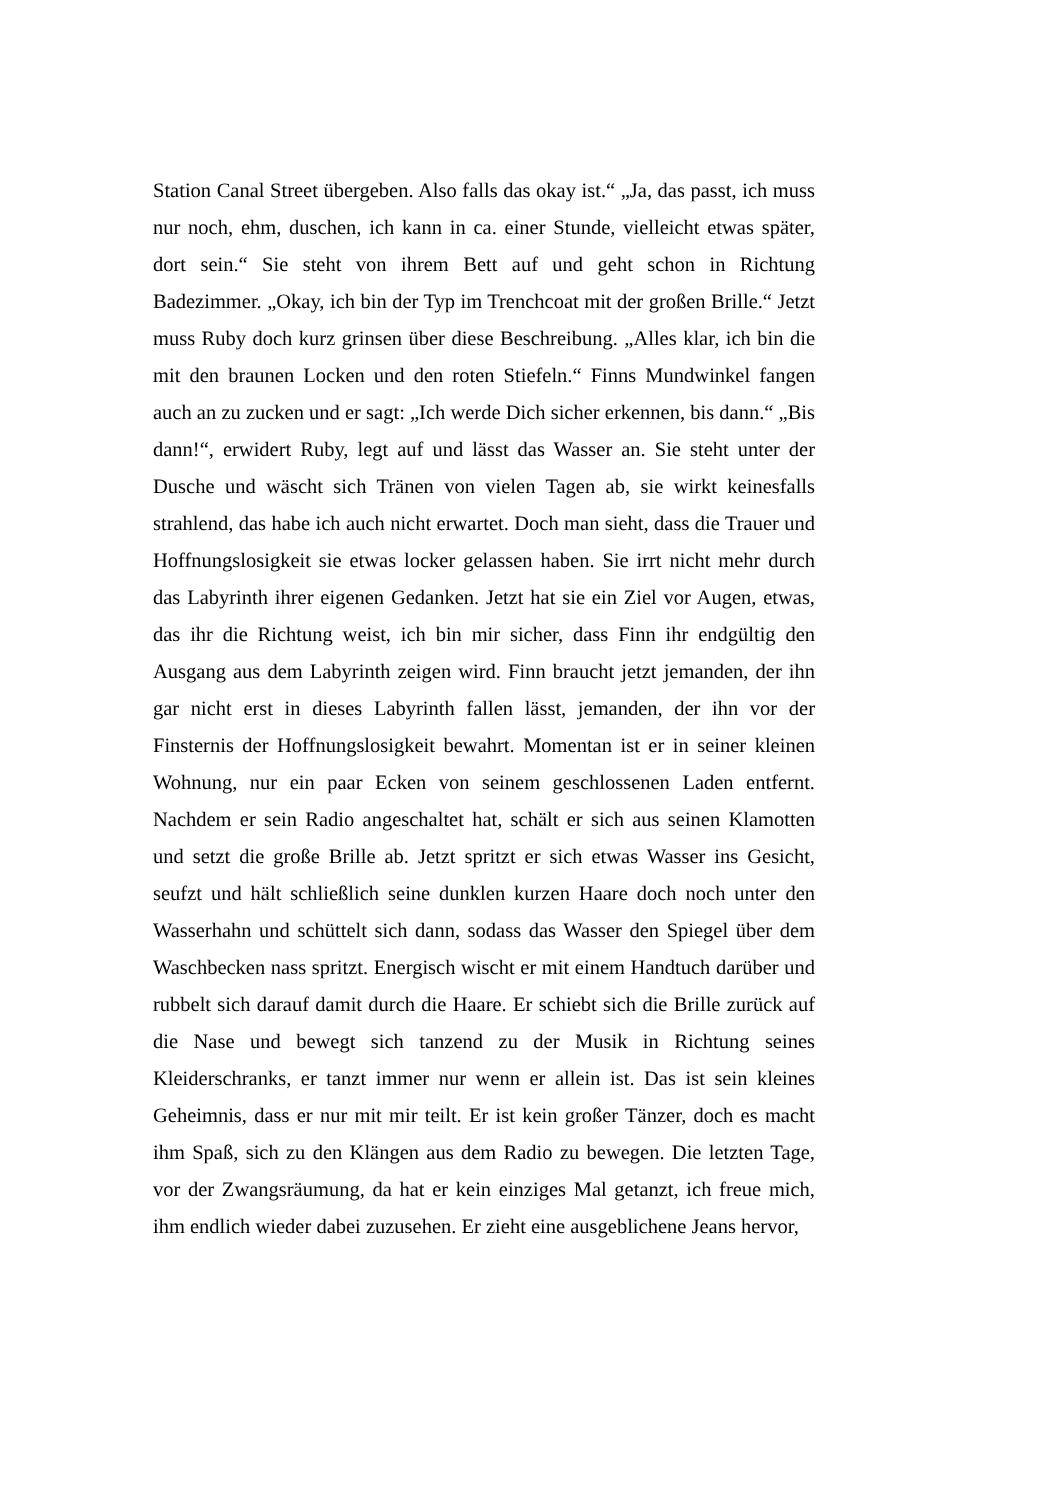Station Canal Street übergeben. Also falls das okay ist.“ „Ja, das passt, ich muss nur noch, ehm, duschen, ich kann in ca. einer Stunde, vielleicht etwas später, dort sein.“ Sie steht von ihrem Bett auf und geht schon in Richtung Badezimmer. „Okay, ich bin der Typ im Trenchcoat mit der großen Brille.“ Jetzt muss Ruby doch kurz grinsen über diese Beschreibung. „Alles klar, ich bin die mit den braunen Locken und den roten Stiefeln.“ Finns Mundwinkel fangen auch an zu zucken und er sagt: „Ich werde Dich sicher erkennen, bis dann.“ „Bis dann!“, erwidert Ruby, legt auf und lässt das Wasser an. Sie steht unter der Dusche und wäscht sich Tränen von vielen Tagen ab, sie wirkt keinesfalls strahlend, das habe ich auch nicht erwartet. Doch man sieht, dass die Trauer und Hoffnungslosigkeit sie etwas locker gelassen haben. Sie irrt nicht mehr durch das Labyrinth ihrer eigenen Gedanken. Jetzt hat sie ein Ziel vor Augen, etwas, das ihr die Richtung weist, ich bin mir sicher, dass Finn ihr endgültig den Ausgang aus dem Labyrinth zeigen wird. Finn braucht jetzt jemanden, der ihn gar nicht erst in dieses Labyrinth fallen lässt, jemanden, der ihn vor der Finsternis der Hoffnungslosigkeit bewahrt. Momentan ist er in seiner kleinen Wohnung, nur ein paar Ecken von seinem geschlossenen Laden entfernt. Nachdem er sein Radio angeschaltet hat, schält er sich aus seinen Klamotten und setzt die große Brille ab. Jetzt spritzt er sich etwas Wasser ins Gesicht, seufzt und hält schließlich seine dunklen kurzen Haare doch noch unter den Wasserhahn und schüttelt sich dann, sodass das Wasser den Spiegel über dem Waschbecken nass spritzt. Energisch wischt er mit einem Handtuch darüber und rubbelt sich darauf damit durch die Haare. Er schiebt sich die Brille zurück auf die Nase und bewegt sich tanzend zu der Musik in Richtung seines Kleiderschranks, er tanzt immer nur wenn er allein ist. Das ist sein kleines Geheimnis, dass er nur mit mir teilt. Er ist kein großer Tänzer, doch es macht ihm Spaß, sich zu den Klängen aus dem Radio zu bewegen. Die letzten Tage, vor der Zwangsräumung, da hat er kein einziges Mal getanzt, ich freue mich, ihm endlich wieder dabei zuzusehen. Er zieht eine ausgeblichene Jeans hervor,